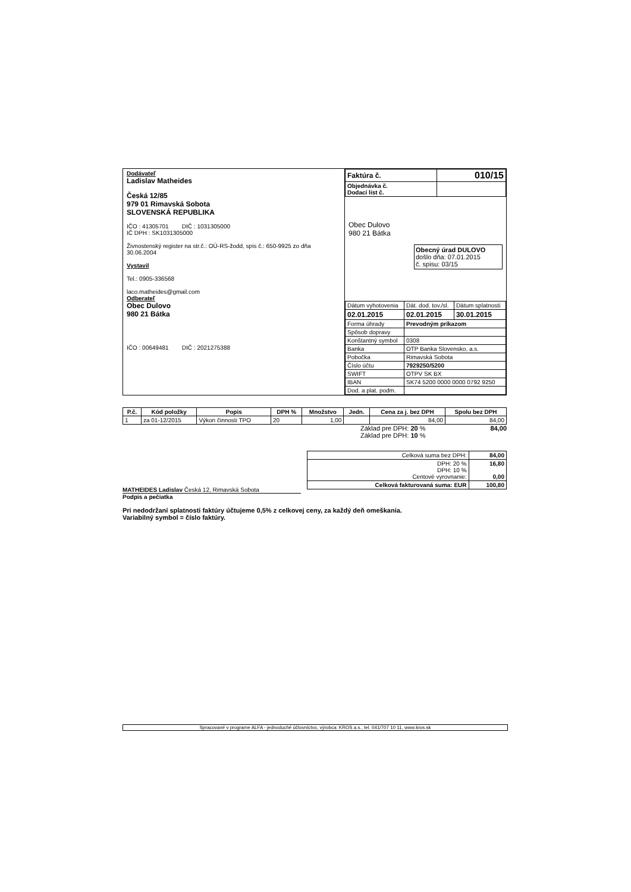Dodávateľ
Ladislav Matheides
Česká 12/85
979 01 Rimavská Sobota
SLOVENSKÁ REPUBLIKA
IČO : 41305701 DIČ : 1031305000
IČ DPH : SK1031305000
Živnostenský register na str.č.: OÚ-RS-žodd, spis č.: 650-9925 zo dňa 30.06.2004
Vystavil
Tel.: 0905-336568
laco.matheides@gmail.com
Odberateľ
Obec Dulovo
980 21 Bátka
IČO : 00649481 DIČ : 2021275388
| Faktúra č. | 010/15 |
| Objednávka č. Dodací list č. | |
Obec Dulovo
980 21 Bátka
Obecný úrad DULOVO
došlo dňa: 07.01.2015
č. spisu: 03/15
| Dátum vyhotovenia | Dát. dod. tov./sl. | Dátum splatnosti |
| 02.01.2015 | 02.01.2015 | 30.01.2015 |
| Forma úhrady | Prevodným príkazom | |
| Spôsob dopravy | | |
| Konštantný symbol | 0308 | |
| Banka | OTP Banka Slovensko, a.s. | |
| Pobočka | Rimavská Sobota | |
| Číslo účtu | 7929250/5200 | |
| SWIFT | OTPV SK BX | |
| IBAN | SK74 5200 0000 0000 0792 9250 | |
| Dod. a plat. podm. | | |
| P.č. | Kód položky | Popis | DPH % | Množstvo | Jedn. | Cena za j. bez DPH | Spolu bez DPH |
| --- | --- | --- | --- | --- | --- | --- | --- |
| 1 | za 01-12/2015 | Výkon činnosti TPO | 20 | 1,00 | | 84,00 | 84,00 |
Základ pre DPH: 20 %
Základ pre DPH: 10 % 84,00
MATHEIDES Ladislav Česká 12, Rimavská Sobota
Podpis a pečiatka
| Celková suma bez DPH: | 84,00 |
| DPH: 20 % DPH: 10 % Centové vyrovnanie: | 16,80 0,00 |
| Celková fakturovaná suma: EUR | 100,80 |
Pri nedodržaní splatnosti faktúry účtujeme 0,5% z celkovej ceny, za každý deň omeškania.
Variabilný symbol = číslo faktúry.
Spracované v programe ALFA - jednoduché účtovníctvo, výrobca: KROS a.s., tel. 041/707 10 11, www.kros.sk